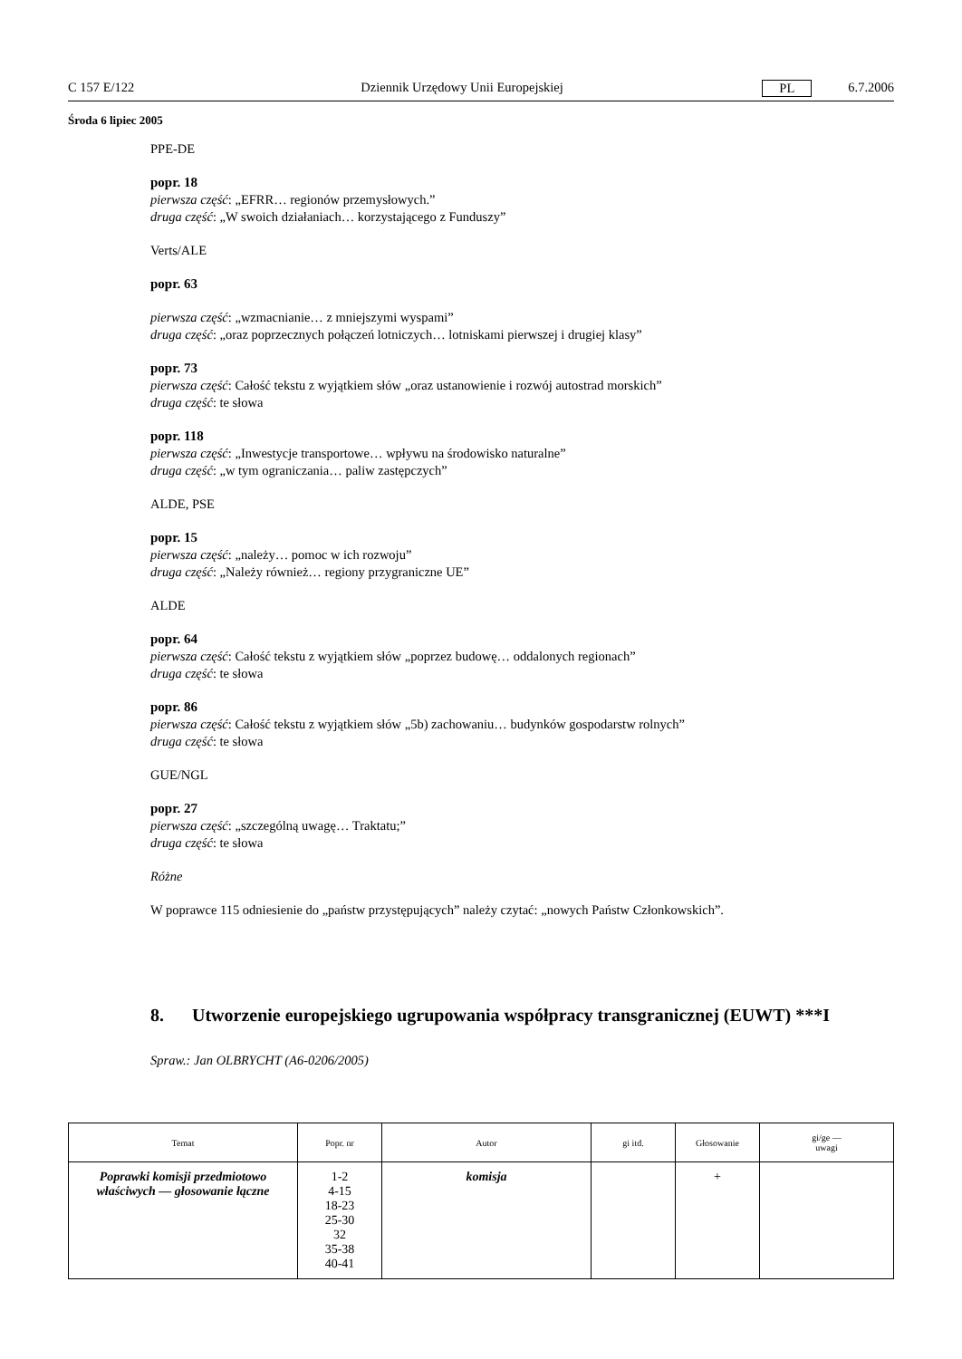C 157 E/122 Dziennik Urzędowy Unii Europejskiej PL 6.7.2006
Środa 6 lipiec 2005
PPE-DE
popr. 18
pierwsza część: „EFRR… regionów przemysłowych.”
druga część: „W swoich działaniach… korzystającego z Funduszy”
Verts/ALE
popr. 63
pierwsza część: „wzmacnianie… z mniejszymi wyspami”
druga część: „oraz poprzecznych połączeń lotniczych… lotniskami pierwszej i drugiej klasy”
popr. 73
pierwsza część: Całość tekstu z wyjątkiem słów „oraz ustanowienie i rozwój autostrad morskich”
druga część: te słowa
popr. 118
pierwsza część: „Inwestycje transportowe… wpływu na środowisko naturalne”
druga część: „w tym ograniczania… paliw zastępczych”
ALDE, PSE
popr. 15
pierwsza część: „należy… pomoc w ich rozwoju”
druga część: „Należy również… regiony przygraniczne UE”
ALDE
popr. 64
pierwsza część: Całość tekstu z wyjątkiem słów „poprzez budowę… oddalonych regionach”
druga część: te słowa
popr. 86
pierwsza część: Całość tekstu z wyjątkiem słów „5b) zachowaniu… budynków gospodarstw rolnych”
druga część: te słowa
GUE/NGL
popr. 27
pierwsza część: „szczególną uwagę… Traktatu;”
druga część: te słowa
Różne
W poprawce 115 odniesienie do „państw przystępujących” należy czytać: „nowych Państw Członkowskich”.
8. Utworzenie europejskiego ugrupowania współpracy transgranicznej (EUWT) ***I
Spraw.: Jan OLBRYCHT (A6-0206/2005)
| Temat | Popr. nr | Autor | gi itd. | Głosowanie | gi/ge — uwagi |
| --- | --- | --- | --- | --- | --- |
| Poprawki komisji przedmiotowo właściwych — głosowanie łączne | 1-2 4-15 18-23 25-30 32 35-38 40-41 | komisja | | + | |